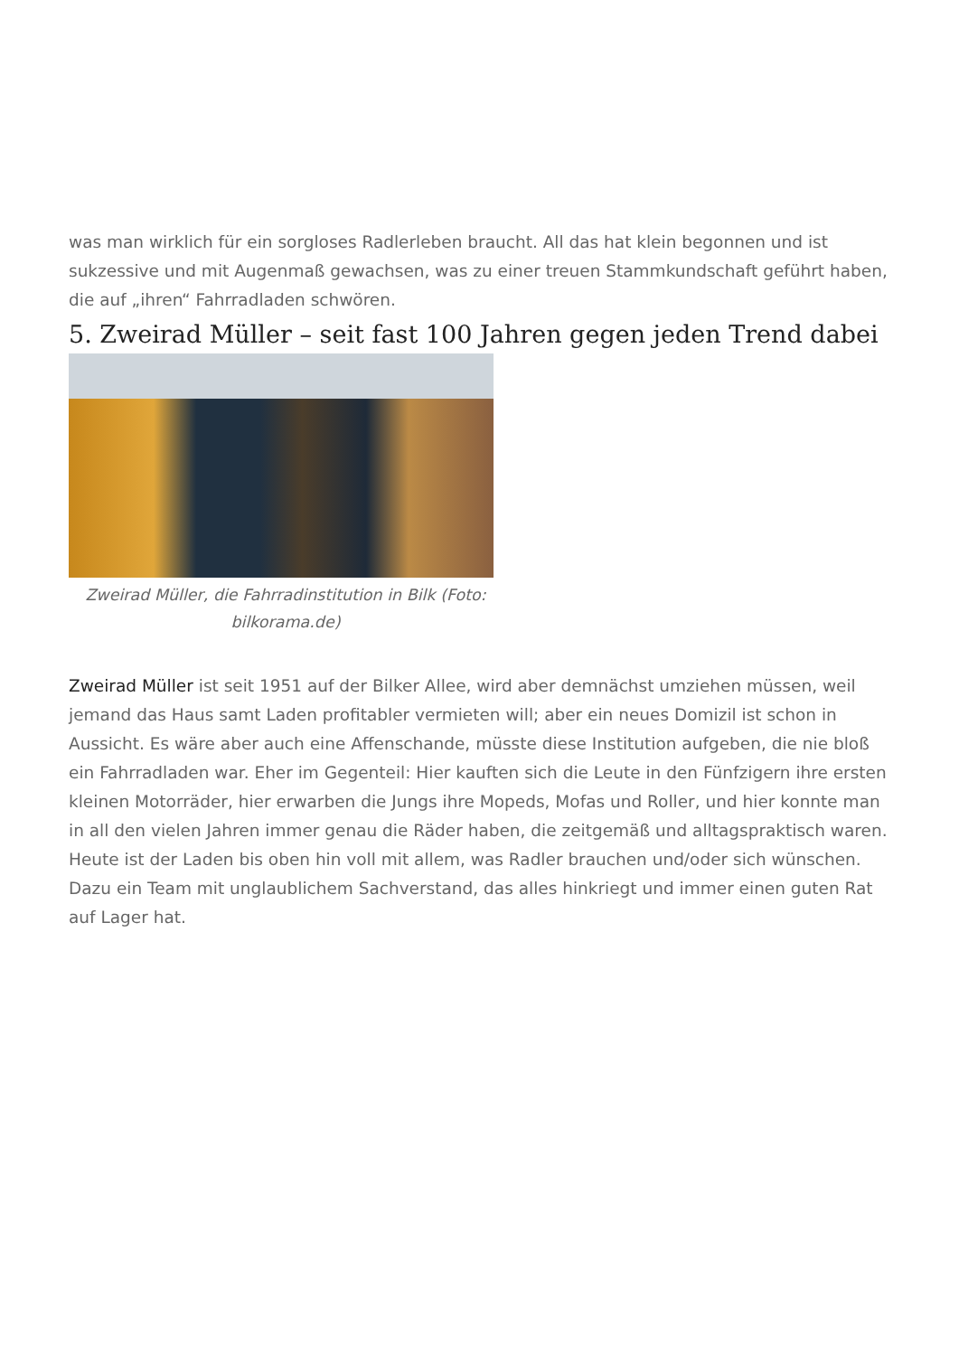was man wirklich für ein sorgloses Radlerleben braucht. All das hat klein begonnen und ist sukzessive und mit Augenmaß gewachsen, was zu einer treuen Stammkundschaft geführt haben, die auf „ihren“ Fahrradladen schwören.
5. Zweirad Müller – seit fast 100 Jahren gegen jeden Trend dabei
Zweirad Müller, die Fahrradinstitution in Bilk (Foto: bilkorama.de)
Zweirad Müller ist seit 1951 auf der Bilker Allee, wird aber demnächst umziehen müssen, weil jemand das Haus samt Laden profitabler vermieten will; aber ein neues Domizil ist schon in Aussicht. Es wäre aber auch eine Affenschande, müsste diese Institution aufgeben, die nie bloß ein Fahrradladen war. Eher im Gegenteil: Hier kauften sich die Leute in den Fünfzigern ihre ersten kleinen Motorräder, hier erwarben die Jungs ihre Mopeds, Mofas und Roller, und hier konnte man in all den vielen Jahren immer genau die Räder haben, die zeitgemäß und alltagspraktisch waren. Heute ist der Laden bis oben hin voll mit allem, was Radler brauchen und/oder sich wünschen. Dazu ein Team mit unglaublichem Sachverstand, das alles hinkriegt und immer einen guten Rat auf Lager hat.